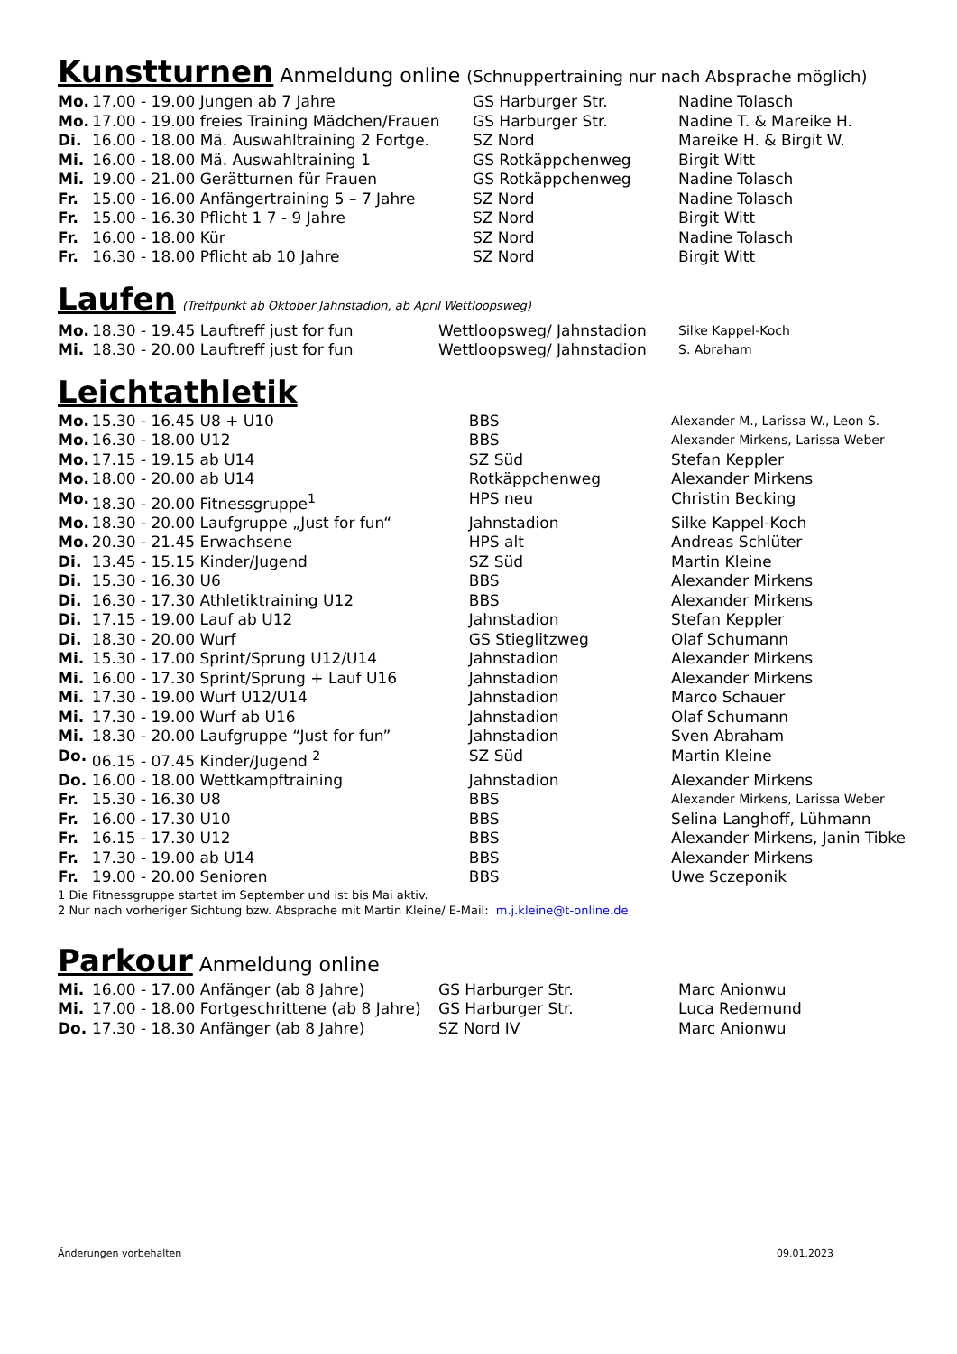Kunstturnen Anmeldung online (Schnuppertraining nur nach Absprache möglich)
| Mo. | 17.00 - 19.00 Jungen ab 7 Jahre | GS Harburger Str. | Nadine Tolasch |
| Mo. | 17.00 - 19.00 freies Training Mädchen/Frauen | GS Harburger Str. | Nadine T. & Mareike H. |
| Di. | 16.00 - 18.00 Mä. Auswahltraining 2 Fortge. | SZ Nord | Mareike H. & Birgit W. |
| Mi. | 16.00 - 18.00 Mä. Auswahltraining 1 | GS Rotkäppchenweg | Birgit Witt |
| Mi. | 19.00 - 21.00 Gerätturnen für Frauen | GS Rotkäppchenweg | Nadine Tolasch |
| Fr. | 15.00 - 16.00 Anfängertraining 5 – 7 Jahre | SZ Nord | Nadine Tolasch |
| Fr. | 15.00 - 16.30 Pflicht 1 7 - 9 Jahre | SZ Nord | Birgit Witt |
| Fr. | 16.00 - 18.00 Kür | SZ Nord | Nadine Tolasch |
| Fr. | 16.30 - 18.00 Pflicht ab 10 Jahre | SZ Nord | Birgit Witt |
Laufen (Treffpunkt ab Oktober Jahnstadion, ab April Wettloopsweg)
| Mo. | 18.30 - 19.45 Lauftreff just for fun | Wettloopsweg/ Jahnstadion | Silke Kappel-Koch |
| Mi. | 18.30 - 20.00 Lauftreff just for fun | Wettloopsweg/ Jahnstadion | S. Abraham |
Leichtathletik
| Mo. | 15.30 - 16.45 U8 + U10 | BBS | Alexander M., Larissa W., Leon S. |
| Mo. | 16.30 - 18.00 U12 | BBS | Alexander Mirkens, Larissa Weber |
| Mo. | 17.15 - 19.15 ab U14 | SZ Süd | Stefan Keppler |
| Mo. | 18.00 - 20.00 ab U14 | Rotkäppchenweg | Alexander Mirkens |
| Mo. | 18.30 - 20.00 Fitnessgruppe<sup>1</sup> | HPS neu | Christin Becking |
| Mo. | 18.30 - 20.00 Laufgruppe „Just for fun“ | Jahnstadion | Silke Kappel-Koch |
| Mo. | 20.30 - 21.45 Erwachsene | HPS alt | Andreas Schlüter |
| Di. | 13.45 - 15.15 Kinder/Jugend | SZ Süd | Martin Kleine |
| Di. | 15.30 - 16.30 U6 | BBS | Alexander Mirkens |
| Di. | 16.30 - 17.30 Athletiktraining U12 | BBS | Alexander Mirkens |
| Di. | 17.15 - 19.00 Lauf ab U12 | Jahnstadion | Stefan Keppler |
| Di. | 18.30 - 20.00 Wurf | GS Stieglitzweg | Olaf Schumann |
| Mi. | 15.30 - 17.00 Sprint/Sprung U12/U14 | Jahnstadion | Alexander Mirkens |
| Mi. | 16.00 - 17.30 Sprint/Sprung + Lauf U16 | Jahnstadion | Alexander Mirkens |
| Mi. | 17.30 - 19.00 Wurf U12/U14 | Jahnstadion | Marco Schauer |
| Mi. | 17.30 - 19.00 Wurf ab U16 | Jahnstadion | Olaf Schumann |
| Mi. | 18.30 - 20.00 Laufgruppe “Just for fun” | Jahnstadion | Sven Abraham |
| Do. | 06.15 - 07.45 Kinder/Jugend <sup>2</sup> | SZ Süd | Martin Kleine |
| Do. | 16.00 - 18.00 Wettkampftraining | Jahnstadion | Alexander Mirkens |
| Fr. | 15.30 - 16.30 U8 | BBS | Alexander Mirkens, Larissa Weber |
| Fr. | 16.00 - 17.30 U10 | BBS | Selina Langhoff, Lühmann |
| Fr. | 16.15 - 17.30 U12 | BBS | Alexander Mirkens, Janin Tibke |
| Fr. | 17.30 - 19.00 ab U14 | BBS | Alexander Mirkens |
| Fr. | 19.00 - 20.00 Senioren | BBS | Uwe Sczeponik |
1 Die Fitnessgruppe startet im September und ist bis Mai aktiv.
2 Nur nach vorheriger Sichtung bzw. Absprache mit Martin Kleine/ E-Mail: m.j.kleine@t-online.de
Parkour Anmeldung online
| Mi. | 16.00 - 17.00 Anfänger (ab 8 Jahre) | GS Harburger Str. | Marc Anionwu |
| Mi. | 17.00 - 18.00 Fortgeschrittene (ab 8 Jahre) | GS Harburger Str. | Luca Redemund |
| Do. | 17.30 - 18.30 Anfänger (ab 8 Jahre) | SZ Nord IV | Marc Anionwu |
Änderungen vorbehalten 09.01.2023